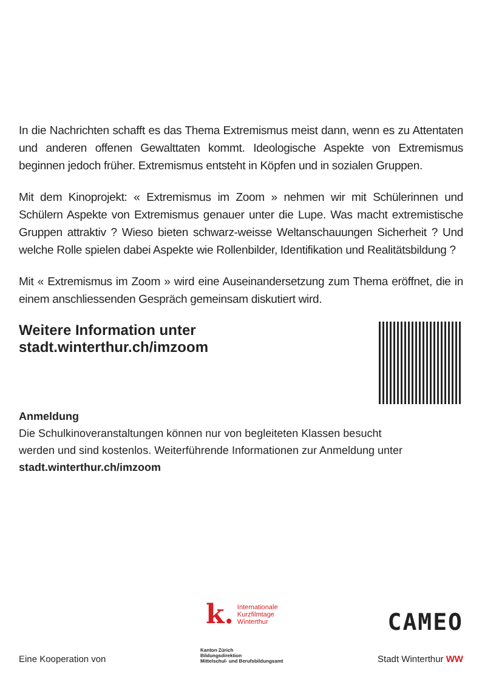In die Nachrichten schafft es das Thema Extremismus meist dann, wenn es zu Attentaten und anderen offenen Gewalttaten kommt. Ideologische Aspekte von Extremismus beginnen jedoch früher. Extremismus entsteht in Köpfen und in sozialen Gruppen.
Mit dem Kinoprojekt: « Extremismus im Zoom » nehmen wir mit Schülerinnen und Schülern Aspekte von Extremismus genauer unter die Lupe. Was macht extremistische Gruppen attraktiv ? Wieso bieten schwarz-weisse Weltanschauungen Sicherheit ? Und welche Rolle spielen dabei Aspekte wie Rollenbilder, Identifikation und Realitätsbildung ?
Mit « Extremismus im Zoom » wird eine Auseinandersetzung zum Thema eröffnet, die in einem anschliessenden Gespräch gemeinsam diskutiert wird.
Weitere Information unter
stadt.winterthur.ch/imzoom
Anmeldung
Die Schulkinoveranstaltungen können nur von begleiteten Klassen besucht
werden und sind kostenlos. Weiterführende Informationen zur Anmeldung unter
stadt.winterthur.ch/imzoom
Eine Kooperation von
k. Internationale
Kurzfilmtage
Winterthur
Kanton Zürich
Bildungsdirektion
Mittelschul- und Berufsbildungsamt
CAMEO
Stadt Winterthur WW